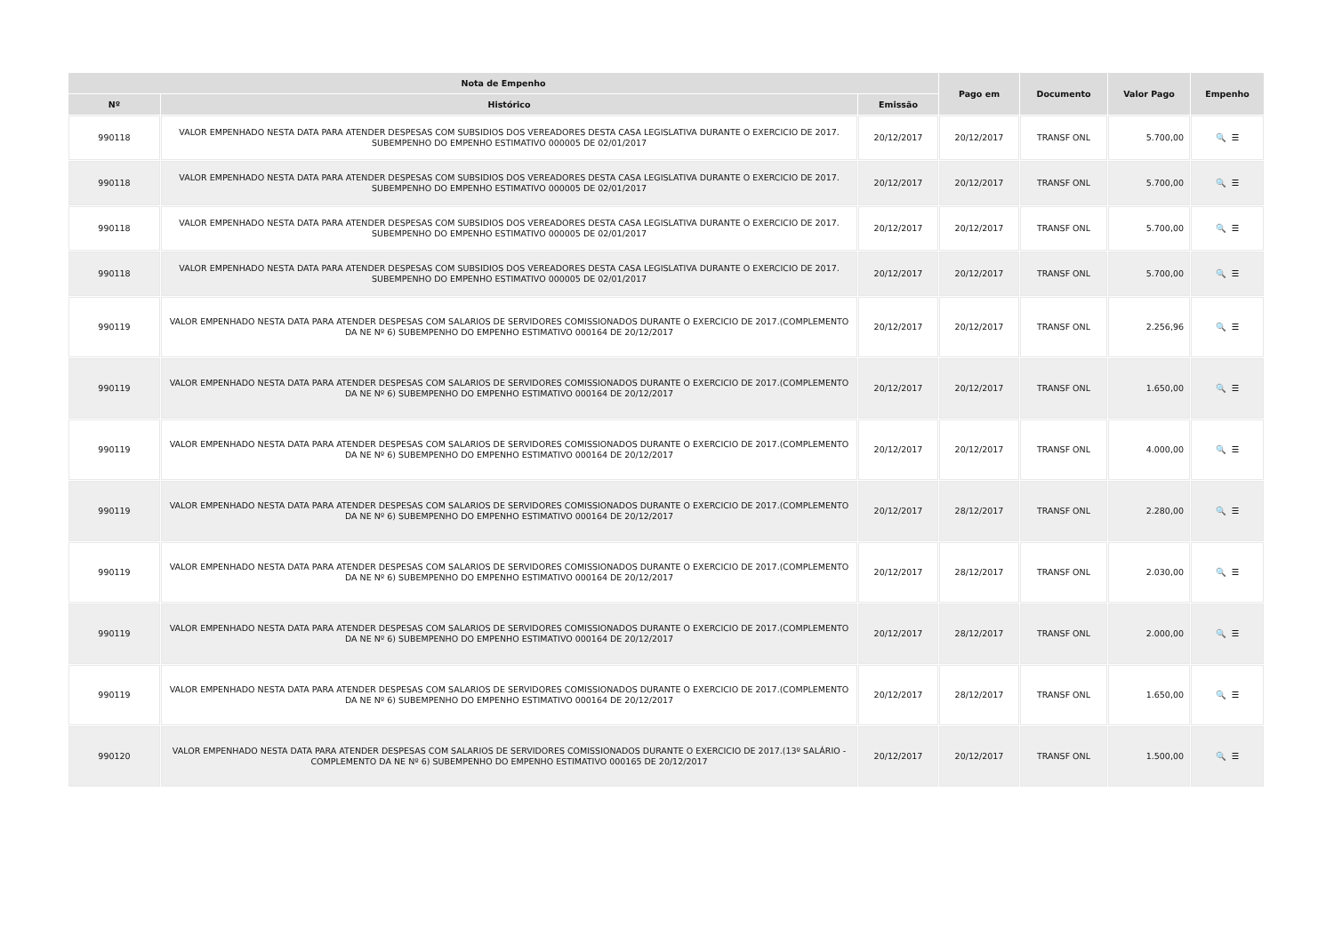| Nota de Empenho | | | Pago em | Documento | Valor Pago | Empenho |
| --- | --- | --- | --- | --- | --- | --- |
| Nº | Histórico | Emissão | | | | |
| 990118 | VALOR EMPENHADO NESTA DATA PARA ATENDER DESPESAS COM SUBSIDIOS DOS VEREADORES DESTA CASA LEGISLATIVA DURANTE O EXERCICIO DE 2017. SUBEMPENHO DO EMPENHO ESTIMATIVO 000005 DE 02/01/2017 | 20/12/2017 | 20/12/2017 | TRANSF ONL | 5.700,00 | 🔍 ☰ |
| 990118 | VALOR EMPENHADO NESTA DATA PARA ATENDER DESPESAS COM SUBSIDIOS DOS VEREADORES DESTA CASA LEGISLATIVA DURANTE O EXERCICIO DE 2017. SUBEMPENHO DO EMPENHO ESTIMATIVO 000005 DE 02/01/2017 | 20/12/2017 | 20/12/2017 | TRANSF ONL | 5.700,00 | 🔍 ☰ |
| 990118 | VALOR EMPENHADO NESTA DATA PARA ATENDER DESPESAS COM SUBSIDIOS DOS VEREADORES DESTA CASA LEGISLATIVA DURANTE O EXERCICIO DE 2017. SUBEMPENHO DO EMPENHO ESTIMATIVO 000005 DE 02/01/2017 | 20/12/2017 | 20/12/2017 | TRANSF ONL | 5.700,00 | 🔍 ☰ |
| 990118 | VALOR EMPENHADO NESTA DATA PARA ATENDER DESPESAS COM SUBSIDIOS DOS VEREADORES DESTA CASA LEGISLATIVA DURANTE O EXERCICIO DE 2017. SUBEMPENHO DO EMPENHO ESTIMATIVO 000005 DE 02/01/2017 | 20/12/2017 | 20/12/2017 | TRANSF ONL | 5.700,00 | 🔍 ☰ |
| 990119 | VALOR EMPENHADO NESTA DATA PARA ATENDER DESPESAS COM SALARIOS DE SERVIDORES COMISSIONADOS DURANTE O EXERCICIO DE 2017.(COMPLEMENTO DA NE Nº 6) SUBEMPENHO DO EMPENHO ESTIMATIVO 000164 DE 20/12/2017 | 20/12/2017 | 20/12/2017 | TRANSF ONL | 2.256,96 | 🔍 ☰ |
| 990119 | VALOR EMPENHADO NESTA DATA PARA ATENDER DESPESAS COM SALARIOS DE SERVIDORES COMISSIONADOS DURANTE O EXERCICIO DE 2017.(COMPLEMENTO DA NE Nº 6) SUBEMPENHO DO EMPENHO ESTIMATIVO 000164 DE 20/12/2017 | 20/12/2017 | 20/12/2017 | TRANSF ONL | 1.650,00 | 🔍 ☰ |
| 990119 | VALOR EMPENHADO NESTA DATA PARA ATENDER DESPESAS COM SALARIOS DE SERVIDORES COMISSIONADOS DURANTE O EXERCICIO DE 2017.(COMPLEMENTO DA NE Nº 6) SUBEMPENHO DO EMPENHO ESTIMATIVO 000164 DE 20/12/2017 | 20/12/2017 | 20/12/2017 | TRANSF ONL | 4.000,00 | 🔍 ☰ |
| 990119 | VALOR EMPENHADO NESTA DATA PARA ATENDER DESPESAS COM SALARIOS DE SERVIDORES COMISSIONADOS DURANTE O EXERCICIO DE 2017.(COMPLEMENTO DA NE Nº 6) SUBEMPENHO DO EMPENHO ESTIMATIVO 000164 DE 20/12/2017 | 20/12/2017 | 28/12/2017 | TRANSF ONL | 2.280,00 | 🔍 ☰ |
| 990119 | VALOR EMPENHADO NESTA DATA PARA ATENDER DESPESAS COM SALARIOS DE SERVIDORES COMISSIONADOS DURANTE O EXERCICIO DE 2017.(COMPLEMENTO DA NE Nº 6) SUBEMPENHO DO EMPENHO ESTIMATIVO 000164 DE 20/12/2017 | 20/12/2017 | 28/12/2017 | TRANSF ONL | 2.030,00 | 🔍 ☰ |
| 990119 | VALOR EMPENHADO NESTA DATA PARA ATENDER DESPESAS COM SALARIOS DE SERVIDORES COMISSIONADOS DURANTE O EXERCICIO DE 2017.(COMPLEMENTO DA NE Nº 6) SUBEMPENHO DO EMPENHO ESTIMATIVO 000164 DE 20/12/2017 | 20/12/2017 | 28/12/2017 | TRANSF ONL | 2.000,00 | 🔍 ☰ |
| 990119 | VALOR EMPENHADO NESTA DATA PARA ATENDER DESPESAS COM SALARIOS DE SERVIDORES COMISSIONADOS DURANTE O EXERCICIO DE 2017.(COMPLEMENTO DA NE Nº 6) SUBEMPENHO DO EMPENHO ESTIMATIVO 000164 DE 20/12/2017 | 20/12/2017 | 28/12/2017 | TRANSF ONL | 1.650,00 | 🔍 ☰ |
| 990120 | VALOR EMPENHADO NESTA DATA PARA ATENDER DESPESAS COM SALARIOS DE SERVIDORES COMISSIONADOS DURANTE O EXERCICIO DE 2017.(13º SALÁRIO - COMPLEMENTO DA NE Nº 6) SUBEMPENHO DO EMPENHO ESTIMATIVO 000165 DE 20/12/2017 | 20/12/2017 | 20/12/2017 | TRANSF ONL | 1.500,00 | 🔍 ☰ |